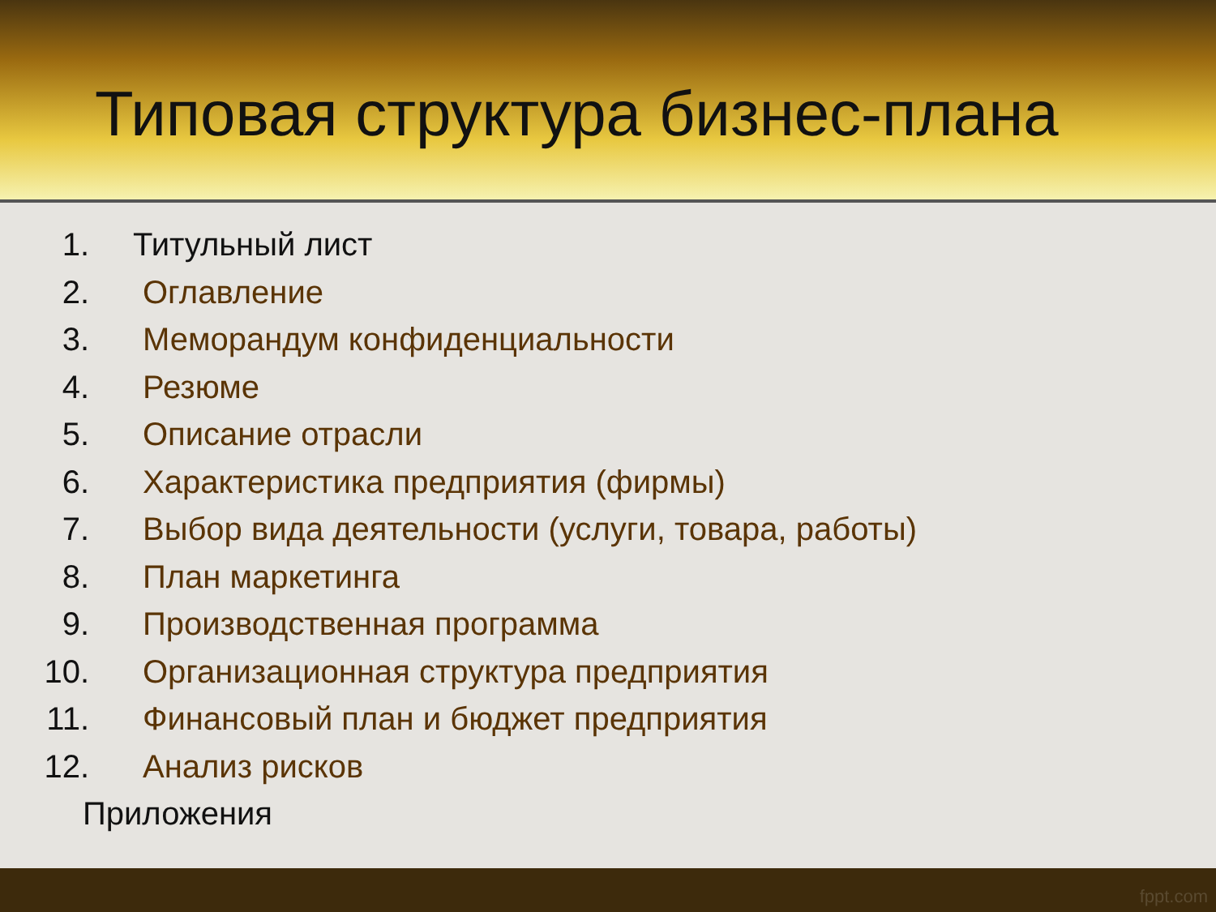Типовая структура бизнес-плана
1. Титульный лист
2. Оглавление
3. Меморандум конфиденциальности
4. Резюме
5. Описание отрасли
6. Характеристика предприятия (фирмы)
7. Выбор вида деятельности (услуги, товара, работы)
8. План маркетинга
9. Производственная программа
10. Организационная структура предприятия
11. Финансовый план и бюджет предприятия
12. Анализ рисков
Приложения
fppt.com